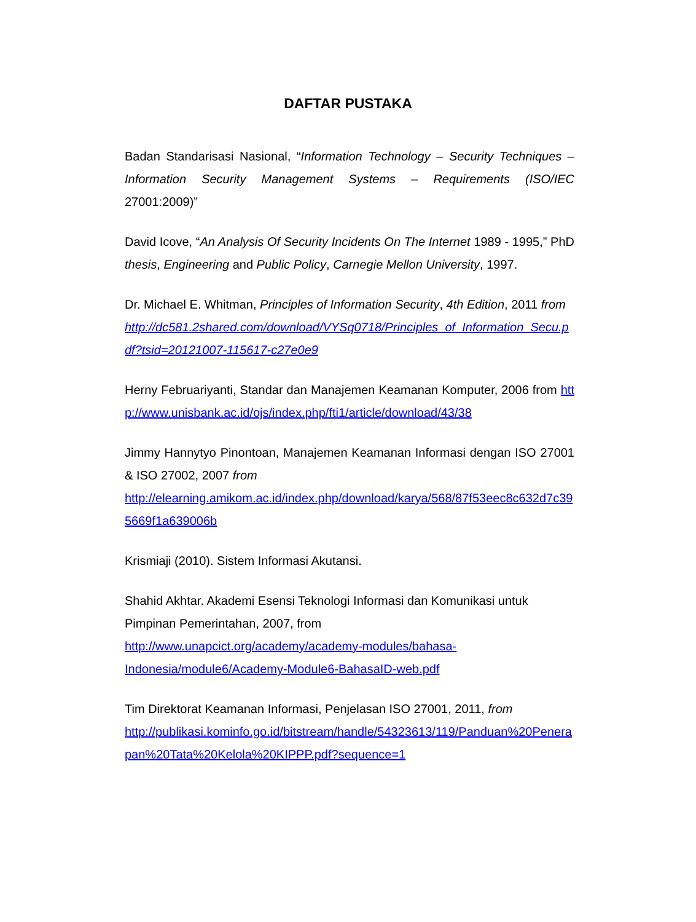DAFTAR PUSTAKA
Badan Standarisasi Nasional, “Information Technology – Security Techniques – Information Security Management Systems – Requirements (ISO/IEC 27001:2009)”
David Icove, “An Analysis Of Security Incidents On The Internet 1989 - 1995,” PhD thesis, Engineering and Public Policy, Carnegie Mellon University, 1997.
Dr. Michael E. Whitman, Principles of Information Security, 4th Edition, 2011 from
http://dc581.2shared.com/download/VYSq0718/Principles_of_Information_Secu.pdf?tsid=20121007-115617-c27e0e9
Herny Februariyanti, Standar dan Manajemen Keamanan Komputer, 2006 from http://www.unisbank.ac.id/ojs/index.php/fti1/article/download/43/38
Jimmy Hannytyo Pinontoan, Manajemen Keamanan Informasi dengan ISO 27001 & ISO 27002, 2007 from
http://elearning.amikom.ac.id/index.php/download/karya/568/87f53eec8c632d7c395669f1a639006b
Krismiaji (2010). Sistem Informasi Akutansi.
Shahid Akhtar. Akademi Esensi Teknologi Informasi dan Komunikasi untuk Pimpinan Pemerintahan, 2007, from
http://www.unapcict.org/academy/academy-modules/bahasa-
Indonesia/module6/Academy-Module6-BahasaID-web.pdf
Tim Direktorat Keamanan Informasi, Penjelasan ISO 27001, 2011, from
http://publikasi.kominfo.go.id/bitstream/handle/54323613/119/Panduan%20Penerapan%20Tata%20Kelola%20KIPPP.pdf?sequence=1